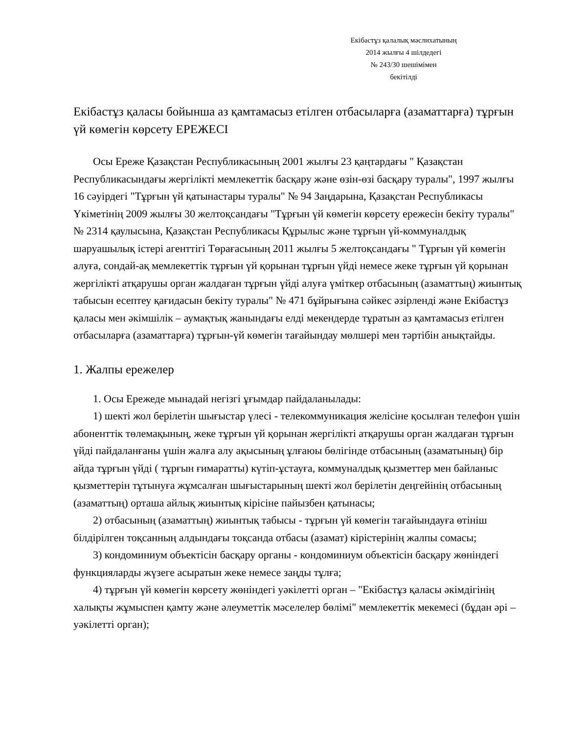Екібастұз қалалық мәслихатының
2014 жылғы 4 шілдедегі
№ 243/30 шешімімен
бекітілді
Екібастұз қаласы бойынша аз қамтамасыз етілген отбасыларға (азаматтарға) тұрғын үй көмегін көрсету ЕРЕЖЕСІ
Осы Ереже Қазақстан Республикасының 2001 жылғы 23 қаңтардағы " Қазақстан Республикасындағы жергілікті мемлекеттік басқару және өзін-өзі басқару туралы", 1997 жылғы 16 сәуірдегі "Тұрғын үй қатынастары туралы" № 94 Заңдарына, Қазақстан Республикасы Үкіметінің 2009 жылғы 30 желтоқсандағы "Тұрғын үй көмегін көрсету ережесін бекіту туралы" № 2314 қаулысына, Қазақстан Республикасы Құрылыс және тұрғын үй-коммуналдық шаруашылық істері агенттігі Төрағасының 2011 жылғы 5 желтоқсандағы " Тұрғын үй көмегін алуға, сондай-ақ мемлекеттік тұрғын үй қорынан тұрғын үйді немесе жеке тұрғын үй қорынан жергілікті атқарушы орган жалдаған тұрғын үйді алуға үміткер отбасының (азаматтың) жиынтық табысын есептеу қағидасын бекіту туралы" № 471 бұйрығына сәйкес әзірленді және Екібастұз қаласы мен әкімшілік – аумақтық жанындағы елді мекендерде тұратын аз қамтамасыз етілген отбасыларға (азаматтарға) тұрғын-үй көмегін тағайындау мөлшері мен тәртібін анықтайды.
1. Жалпы ережелер
1. Осы Ережеде мынадай негізгі ұғымдар пайдаланылады:
1) шекті жол берілетін шығыстар үлесі - телекоммуникация желісіне қосылған телефон үшін абоненттік төлемақының, жеке тұрғын үй қорынан жергілікті атқарушы орган жалдаған тұрғын үйді пайдаланғаны үшін жалға алу ақысының ұлғаюы бөлігінде отбасының (азаматының) бір айда тұрғын үйді ( тұрғын ғимаратты) күтіп-ұстауға, коммуналдық қызметтер мен байланыс қызметтерін тұтынуға жұмсалған шығыстарының шекті жол берілетін деңгейінің отбасының (азаматтың) орташа айлық жиынтық кірісіне пайызбен қатынасы;
2) отбасының (азаматтың) жиынтық табысы - тұрғын үй көмегін тағайындауға өтініш білдірілген тоқсанның алдындағы тоқсанда отбасы (азамат) кірістерінің жалпы сомасы;
3) кондоминиум объектісін басқару органы - кондоминиум объектісін басқару жөніндегі функцияларды жүзеге асыратын жеке немесе заңды тұлға;
4) тұрғын үй көмегін көрсету жөніндегі уәкілетті орган – "Екібастұз қаласы әкімдігінің халықты жұмыспен қамту және әлеуметтік мәселелер бөлімі" мемлекеттік мекемесі (бұдан әрі – уәкілетті орган);